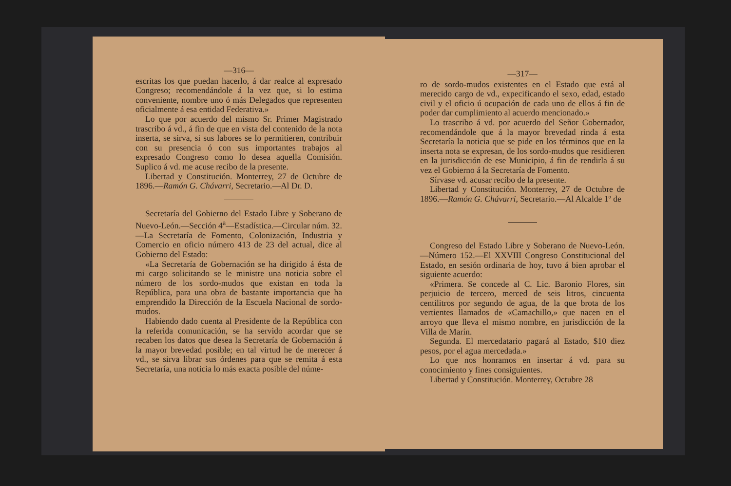—316—
escritas los que puedan hacerlo, á dar realce al expresado Congreso; recomendándole á la vez que, si lo estima conveniente, nombre uno ó más Delegados que representen oficialmente á esa entidad Federativa.»
Lo que por acuerdo del mismo Sr. Primer Magistrado trascribo á vd., á fin de que en vista del contenido de la nota inserta, se sirva, si sus labores se lo permitieren, contribuir con su presencia ó con sus importantes trabajos al expresado Congreso como lo desea aquella Comisión. Suplico á vd. me acuse recibo de la presente.
Libertad y Constitución. Monterrey, 27 de Octubre de 1896.—Ramón G. Chávarri, Secretario.—Al Dr. D.
Secretaría del Gobierno del Estado Libre y Soberano de Nuevo-León.—Sección 4<sup>a</sup>—Estadística.—Circular núm. 32.—La Secretaría de Fomento, Colonización, Industria y Comercio en oficio número 413 de 23 del actual, dice al Gobierno del Estado:
«La Secretaría de Gobernación se ha dirigido á ésta de mi cargo solicitando se le ministre una noticia sobre el número de los sordo-mudos que existan en toda la República, para una obra de bastante importancia que ha emprendido la Dirección de la Escuela Nacional de sordo-mudos.
Habiendo dado cuenta al Presidente de la República con la referida comunicación, se ha servido acordar que se recaben los datos que desea la Secretaría de Gobernación á la mayor brevedad posible; en tal virtud he de merecer á vd., se sirva librar sus órdenes para que se remita á esta Secretaría, una noticia lo más exacta posible del núme-
—317—
ro de sordo-mudos existentes en el Estado que está al merecido cargo de vd., expecificando el sexo, edad, estado civil y el oficio ú ocupación de cada uno de ellos á fin de poder dar cumplimiento al acuerdo mencionado.»
Lo trascribo á vd. por acuerdo del Señor Gobernador, recomendándole que á la mayor brevedad rinda á esta Secretaría la noticia que se pide en los términos que en la inserta nota se expresan, de los sordo-mudos que residieren en la jurisdicción de ese Municipio, á fin de rendirla á su vez el Gobierno á la Secretaría de Fomento.
Sírvase vd. acusar recibo de la presente.
Libertad y Constitución. Monterrey, 27 de Octubre de 1896.—Ramón G. Chávarri, Secretario.—Al Alcalde 1º de
Congreso del Estado Libre y Soberano de Nuevo-León.—Número 152.—El XXVIII Congreso Constitucional del Estado, en sesión ordinaria de hoy, tuvo á bien aprobar el siguiente acuerdo:
«Primera. Se concede al C. Lic. Baronio Flores, sin perjuicio de tercero, merced de seis litros, cincuenta centilitros por segundo de agua, de la que brota de los vertientes llamados de «Camachillo,» que nacen en el arroyo que lleva el mismo nombre, en jurisdicción de la Villa de Marín.
Segunda. El mercedatario pagará al Estado, $10 diez pesos, por el agua mercedada.»
Lo que nos honramos en insertar á vd. para su conocimiento y fines consiguientes.
Libertad y Constitución. Monterrey, Octubre 28